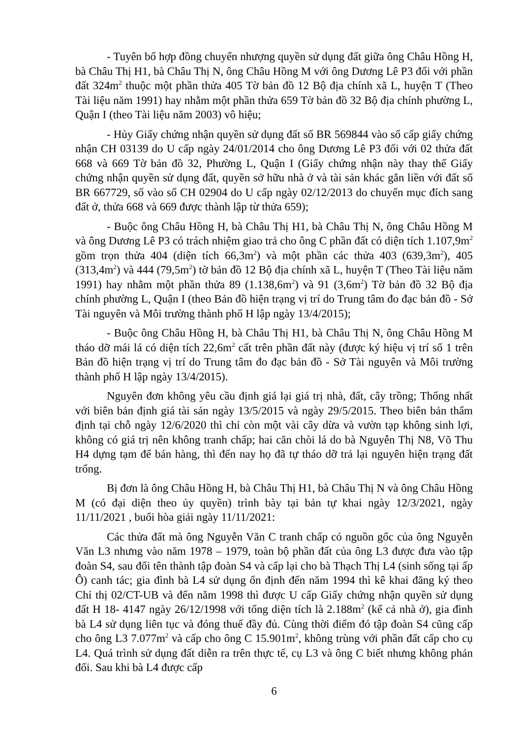- Tuyên bố hợp đồng chuyển nhượng quyền sử dụng đất giữa ông Châu Hồng H, bà Châu Thị H1, bà Châu Thị N, ông Châu Hồng M với ông Dương Lê P3 đối với phần đất 324m<sup>2</sup> thuộc một phần thửa 405 Tờ bản đồ 12 Bộ địa chính xã L, huyện T (Theo Tài liệu năm 1991) hay nhằm một phần thửa 659 Tờ bản đồ 32 Bộ địa chính phường L, Quận I (theo Tài liệu năm 2003) vô hiệu;
- Hủy Giấy chứng nhận quyền sử dụng đất số BR 569844 vào sổ cấp giấy chứng nhận CH 03139 do U cấp ngày 24/01/2014 cho ông Dương Lê P3 đối với 02 thửa đất 668 và 669 Tờ bản đồ 32, Phường L, Quận I (Giấy chứng nhận này thay thế Giấy chứng nhận quyền sử dụng đất, quyền sở hữu nhà ở và tài sản khác gắn liền với đất số BR 667729, số vào sổ CH 02904 do U cấp ngày 02/12/2013 do chuyển mục đích sang đất ở, thửa 668 và 669 được thành lập từ thửa 659);
- Buộc ông Châu Hồng H, bà Châu Thị H1, bà Châu Thị N, ông Châu Hồng M và ông Dương Lê P3 có trách nhiệm giao trả cho ông C phần đất có diện tích 1.107,9m<sup>2</sup> gồm trọn thửa 404 (diện tích 66,3m<sup>2</sup>) và một phần các thửa 403 (639,3m<sup>2</sup>), 405 (313,4m<sup>2</sup>) và 444 (79,5m<sup>2</sup>) tờ bản đồ 12 Bộ địa chính xã L, huyện T (Theo Tài liệu năm 1991) hay nhằm một phần thửa 89 (1.138,6m<sup>2</sup>) và 91 (3,6m<sup>2</sup>) Tờ bản đồ 32 Bộ địa chính phường L, Quận I (theo Bản đồ hiện trạng vị trí do Trung tâm đo đạc bản đồ - Sở Tài nguyên và Môi trường thành phố H lập ngày 13/4/2015);
- Buộc ông Châu Hồng H, bà Châu Thị H1, bà Châu Thị N, ông Châu Hồng M tháo dỡ mái lá có diện tích 22,6m<sup>2</sup> cất trên phần đất này (được ký hiệu vị trí số 1 trên Bản đồ hiện trạng vị trí do Trung tâm đo đạc bản đồ - Sở Tài nguyên và Môi trường thành phố H lập ngày 13/4/2015).
Nguyên đơn không yêu cầu định giá lại giá trị nhà, đất, cây trồng; Thống nhất với biên bản định giá tài sản ngày 13/5/2015 và ngày 29/5/2015. Theo biên bản thẩm định tại chỗ ngày 12/6/2020 thì chỉ còn một vài cây dừa và vườn tạp không sinh lợi, không có giá trị nên không tranh chấp; hai căn chòi lá do bà Nguyễn Thị N8, Võ Thu H4 dựng tạm để bán hàng, thì đến nay họ đã tự tháo dỡ trả lại nguyên hiện trạng đất trống.
Bị đơn là ông Châu Hồng H, bà Châu Thị H1, bà Châu Thị N và ông Châu Hồng M (có đại diện theo ủy quyền) trình bày tại bản tự khai ngày 12/3/2021, ngày 11/11/2021 , buổi hòa giải ngày 11/11/2021:
Các thửa đất mà ông Nguyễn Văn C tranh chấp có nguồn gốc của ông Nguyễn Văn L3 nhưng vào năm 1978 – 1979, toàn bộ phần đất của ông L3 được đưa vào tập đoàn S4, sau đổi tên thành tập đoàn S4 và cấp lại cho bà Thạch Thị L4 (sinh sống tại ấp Ô) canh tác; gia đình bà L4 sử dụng ổn định đến năm 1994 thì kê khai đăng ký theo Chỉ thị 02/CT-UB và đến năm 1998 thì được U cấp Giấy chứng nhận quyền sử dụng đất H 18- 4147 ngày 26/12/1998 với tổng diện tích là 2.188m<sup>2</sup> (kể cả nhà ở), gia đình bà L4 sử dụng liên tục và đóng thuế đầy đủ. Cùng thời điểm đó tập đoàn S4 cũng cấp cho ông L3 7.077m<sup>2</sup> và cấp cho ông C 15.901m<sup>2</sup>, không trùng với phần đất cấp cho cụ L4. Quá trình sử dụng đất diễn ra trên thực tế, cụ L3 và ông C biết nhưng không phản đối. Sau khi bà L4 được cấp
6